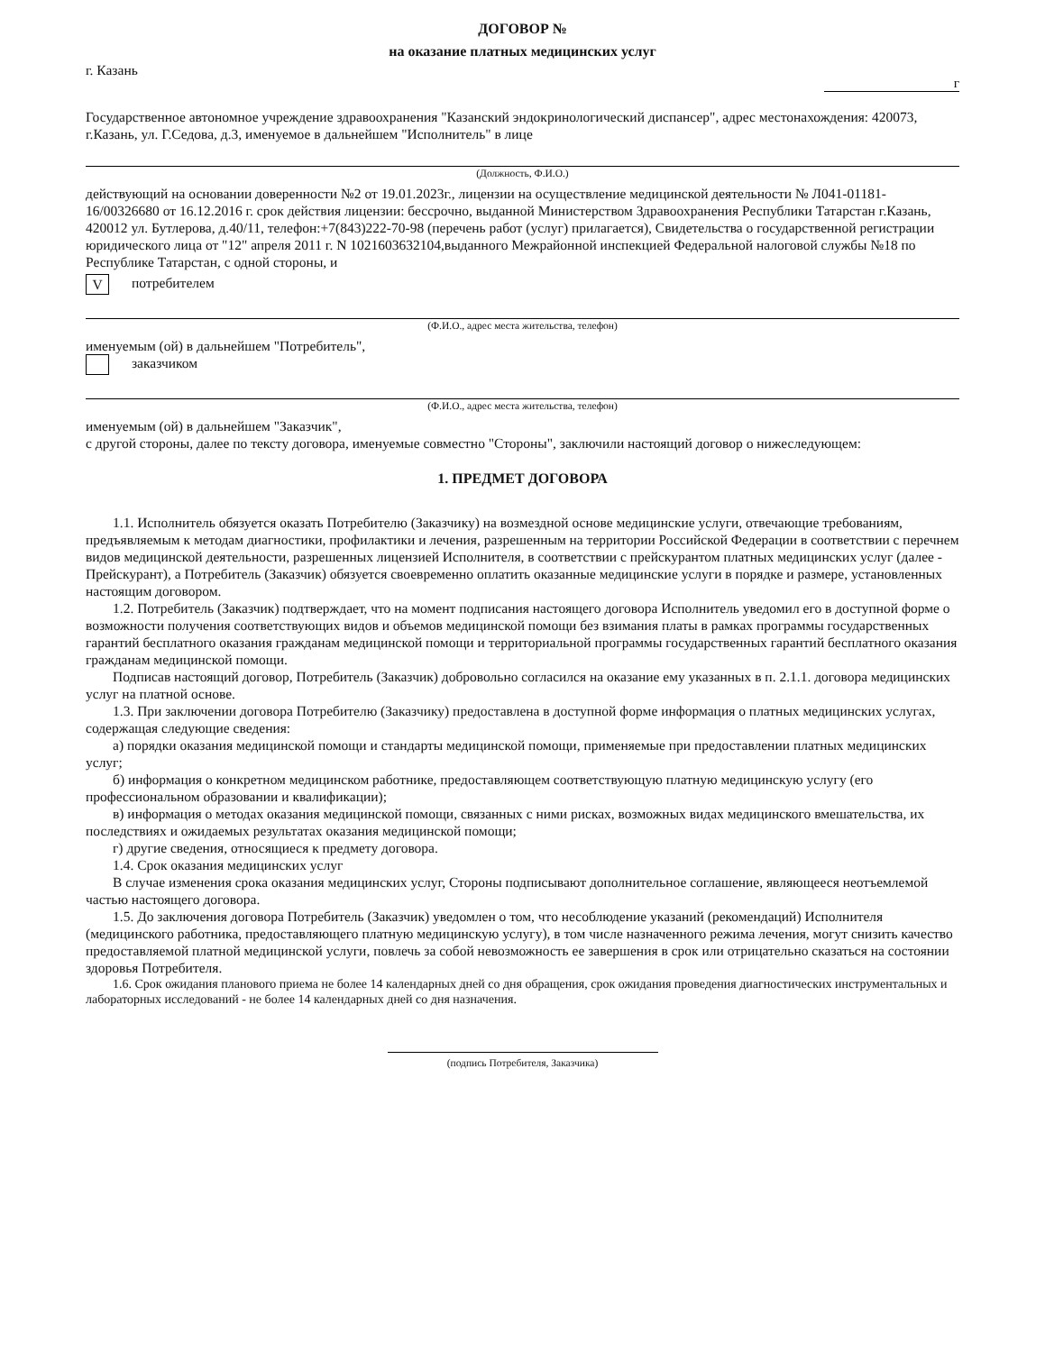ДОГОВОР №
на оказание платных медицинских услуг
г. Казань г
Государственное автономное учреждение здравоохранения "Казанский эндокринологический диспансер", адрес местонахождения: 420073, г.Казань, ул. Г.Седова, д.3, именуемое в дальнейшем "Исполнитель" в лице
(Должность, Ф.И.О.)
действующий на основании доверенности №2 от 19.01.2023г., лицензии на осуществление медицинской деятельности № Л041-01181-16/00326680 от 16.12.2016 г. срок действия лицензии: бессрочно, выданной Министерством Здравоохранения Республики Татарстан г.Казань, 420012 ул. Бутлерова, д.40/11, телефон:+7(843)222-70-98 (перечень работ (услуг) прилагается), Свидетельства о государственной регистрации юридического лица от "12" апреля 2011 г. N 1021603632104,выданного Межрайонной инспекцией Федеральной налоговой службы №18 по Республике Татарстан, с одной стороны, и
Vпотребителем
(Ф.И.О., адрес места жительства, телефон)
именуемым (ой) в дальнейшем "Потребитель",
заказчиком
(Ф.И.О., адрес места жительства, телефон)
именуемым (ой) в дальнейшем "Заказчик",
с другой стороны, далее по тексту договора, именуемые совместно "Стороны", заключили настоящий договор о нижеследующем:
1. ПРЕДМЕТ ДОГОВОРА
1.1. Исполнитель обязуется оказать Потребителю (Заказчику) на возмездной основе медицинские услуги, отвечающие требованиям, предъявляемым к методам диагностики, профилактики и лечения, разрешенным на территории Российской Федерации в соответствии с перечнем видов медицинской деятельности, разрешенных лицензией Исполнителя, в соответствии с прейскурантом платных медицинских услуг (далее - Прейскурант), а Потребитель (Заказчик) обязуется своевременно оплатить оказанные медицинские услуги в порядке и размере, установленных настоящим договором.
1.2. Потребитель (Заказчик) подтверждает, что на момент подписания настоящего договора Исполнитель уведомил его в доступной форме о возможности получения соответствующих видов и объемов медицинской помощи без взимания платы в рамках программы государственных гарантий бесплатного оказания гражданам медицинской помощи и территориальной программы государственных гарантий бесплатного оказания гражданам медицинской помощи.
Подписав настоящий договор, Потребитель (Заказчик) добровольно согласился на оказание ему указанных в п. 2.1.1. договора медицинских услуг на платной основе.
1.3. При заключении договора Потребителю (Заказчику) предоставлена в доступной форме информация о платных медицинских услугах, содержащая следующие сведения:
а) порядки оказания медицинской помощи и стандарты медицинской помощи, применяемые при предоставлении платных медицинских услуг;
б) информация о конкретном медицинском работнике, предоставляющем соответствующую платную медицинскую услугу (его профессиональном образовании и квалификации);
в) информация о методах оказания медицинской помощи, связанных с ними рисках, возможных видах медицинского вмешательства, их последствиях и ожидаемых результатах оказания медицинской помощи;
г) другие сведения, относящиеся к предмету договора.
1.4. Срок оказания медицинских услуг
В случае изменения срока оказания медицинских услуг, Стороны подписывают дополнительное соглашение, являющееся неотъемлемой частью настоящего договора.
1.5. До заключения договора Потребитель (Заказчик) уведомлен о том, что несоблюдение указаний (рекомендаций) Исполнителя (медицинского работника, предоставляющего платную медицинскую услугу), в том числе назначенного режима лечения, могут снизить качество предоставляемой платной медицинской услуги, повлечь за собой невозможность ее завершения в срок или отрицательно сказаться на состоянии здоровья Потребителя.
1.6. Срок ожидания планового приема не более 14 календарных дней со дня обращения, срок ожидания проведения диагностических инструментальных и лабораторных исследований - не более 14 календарных дней со дня назначения.
(подпись Потребителя, Заказчика)